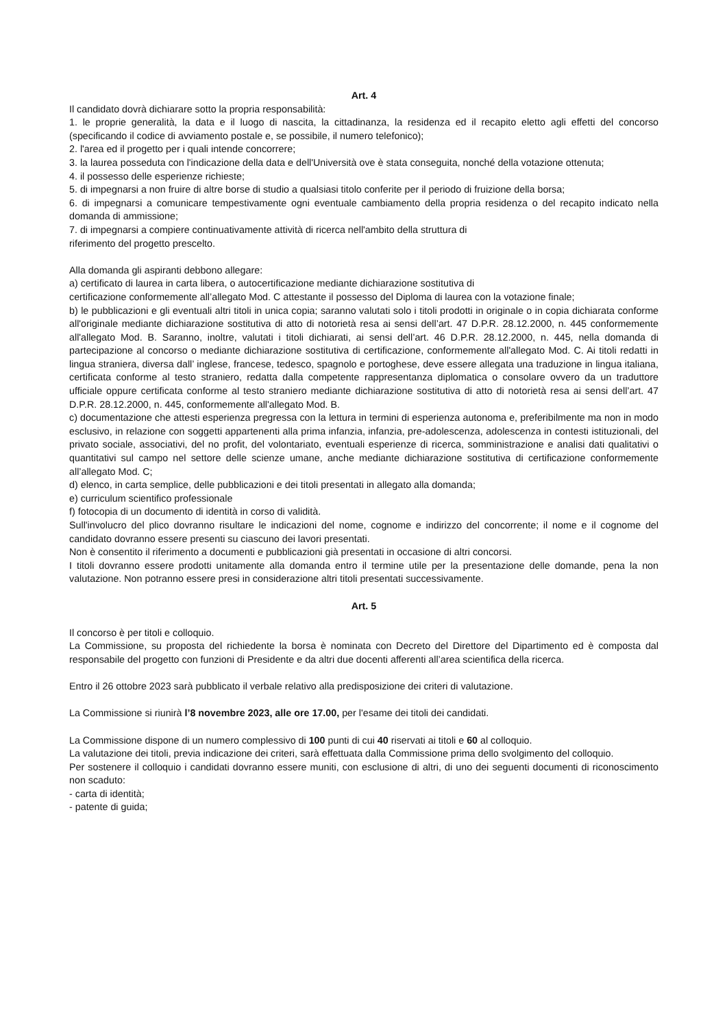Art. 4
Il candidato dovrà dichiarare sotto la propria responsabilità:
1. le proprie generalità, la data e il luogo di nascita, la cittadinanza, la residenza ed il recapito eletto agli effetti del concorso (specificando il codice di avviamento postale e, se possibile, il numero telefonico);
2. l'area ed il progetto per i quali intende concorrere;
3. la laurea posseduta con l'indicazione della data e dell'Università ove è stata conseguita, nonché della votazione ottenuta;
4. il possesso delle esperienze richieste;
5. di impegnarsi a non fruire di altre borse di studio a qualsiasi titolo conferite per il periodo di fruizione della borsa;
6. di impegnarsi a comunicare tempestivamente ogni eventuale cambiamento della propria residenza o del recapito indicato nella domanda di ammissione;
7. di impegnarsi a compiere continuativamente attività di ricerca nell'ambito della struttura di
riferimento del progetto prescelto.
Alla domanda gli aspiranti debbono allegare:
a) certificato di laurea in carta libera, o autocertificazione mediante dichiarazione sostitutiva di
certificazione conformemente all’allegato Mod. C attestante il possesso del Diploma di laurea con la votazione finale;
b) le pubblicazioni e gli eventuali altri titoli in unica copia; saranno valutati solo i titoli prodotti in originale o in copia dichiarata conforme all'originale mediante dichiarazione sostitutiva di atto di notorietà resa ai sensi dell’art. 47 D.P.R. 28.12.2000, n. 445 conformemente all'allegato Mod. B. Saranno, inoltre, valutati i titoli dichiarati, ai sensi dell’art. 46 D.P.R. 28.12.2000, n. 445, nella domanda di partecipazione al concorso o mediante dichiarazione sostitutiva di certificazione, conformemente all'allegato Mod. C. Ai titoli redatti in lingua straniera, diversa dall’ inglese, francese, tedesco, spagnolo e portoghese, deve essere allegata una traduzione in lingua italiana, certificata conforme al testo straniero, redatta dalla competente rappresentanza diplomatica o consolare ovvero da un traduttore ufficiale oppure certificata conforme al testo straniero mediante dichiarazione sostitutiva di atto di notorietà resa ai sensi dell’art. 47 D.P.R. 28.12.2000, n. 445, conformemente all'allegato Mod. B.
c) documentazione che attesti esperienza pregressa con la lettura in termini di esperienza autonoma e, preferibilmente ma non in modo esclusivo, in relazione con soggetti appartenenti alla prima infanzia, infanzia, pre-adolescenza, adolescenza in contesti istituzionali, del privato sociale, associativi, del no profit, del volontariato, eventuali esperienze di ricerca, somministrazione e analisi dati qualitativi o quantitativi sul campo nel settore delle scienze umane, anche mediante dichiarazione sostitutiva di certificazione conformemente all’allegato Mod. C;
d) elenco, in carta semplice, delle pubblicazioni e dei titoli presentati in allegato alla domanda;
e) curriculum scientifico professionale
f) fotocopia di un documento di identità in corso di validità.
Sull'involucro del plico dovranno risultare le indicazioni del nome, cognome e indirizzo del concorrente; il nome e il cognome del candidato dovranno essere presenti su ciascuno dei lavori presentati.
Non è consentito il riferimento a documenti e pubblicazioni già presentati in occasione di altri concorsi.
I titoli dovranno essere prodotti unitamente alla domanda entro il termine utile per la presentazione delle domande, pena la non valutazione. Non potranno essere presi in considerazione altri titoli presentati successivamente.
Art. 5
Il concorso è per titoli e colloquio.
La Commissione, su proposta del richiedente la borsa è nominata con Decreto del Direttore del Dipartimento ed è composta dal responsabile del progetto con funzioni di Presidente e da altri due docenti afferenti all’area scientifica della ricerca.
Entro il 26 ottobre 2023 sarà pubblicato il verbale relativo alla predisposizione dei criteri di valutazione.
La Commissione si riunirà l’8 novembre 2023, alle ore 17.00, per l'esame dei titoli dei candidati.
La Commissione dispone di un numero complessivo di 100 punti di cui 40 riservati ai titoli e 60 al colloquio.
La valutazione dei titoli, previa indicazione dei criteri, sarà effettuata dalla Commissione prima dello svolgimento del colloquio.
Per sostenere il colloquio i candidati dovranno essere muniti, con esclusione di altri, di uno dei seguenti documenti di riconoscimento non scaduto:
- carta di identità;
- patente di guida;